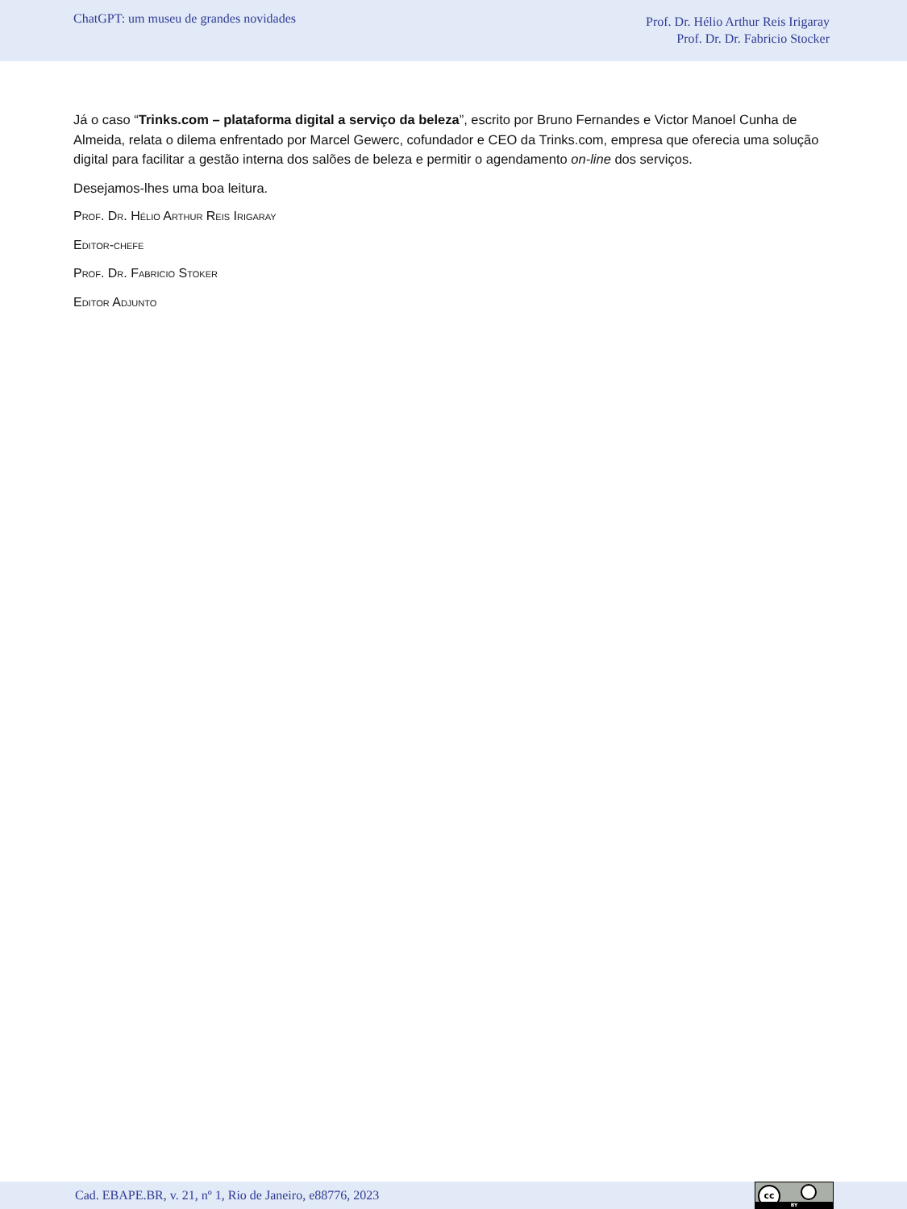ChatGPT: um museu de grandes novidades
Prof. Dr. Hélio Arthur Reis Irigaray
Prof. Dr. Dr. Fabricio Stocker
Já o caso “Trinks.com – plataforma digital a serviço da beleza”, escrito por Bruno Fernandes e Victor Manoel Cunha de Almeida, relata o dilema enfrentado por Marcel Gewerc, cofundador e CEO da Trinks.com, empresa que oferecia uma solução digital para facilitar a gestão interna dos salões de beleza e permitir o agendamento on-line dos serviços.
Desejamos-lhes uma boa leitura.
Prof. Dr. Hélio Arthur Reis Irigaray
Editor-chefe
Prof. Dr. Fabricio Stoker
Editor Adjunto
Cad. EBAPE.BR, v. 21, nº 1, Rio de Janeiro, e88776, 2023
cc
BY